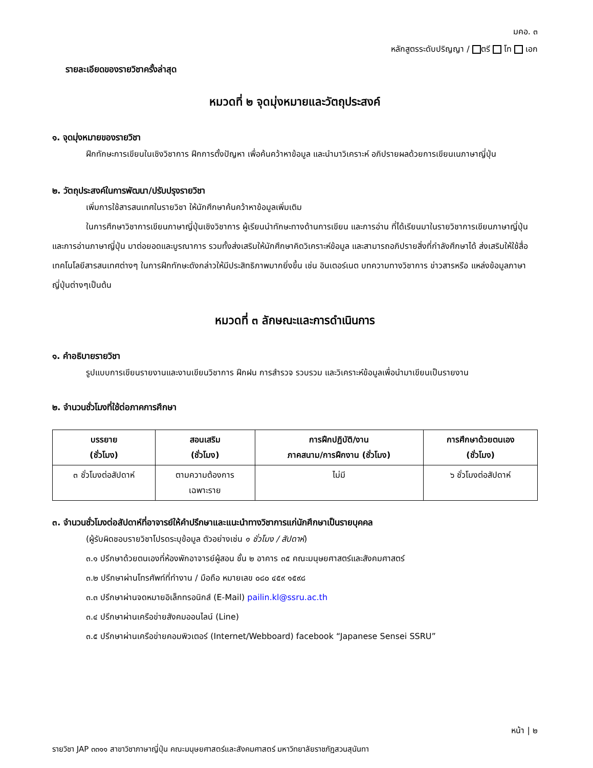มคอ. ๓
หลักสูตรระดับปริญญา / ตรี โท เอก
รายละเอียดของรายวิชาครั้งล่าสุด
หมวดที่ ๒ จุดมุ่งหมายและวัตถุประสงค์
๑. จุดมุ่งหมายของรายวิชา
ฝึกทักษะการเขียนในเชิงวิชาการ ฝึกการตั้งปัญหา เพื่อค้นคว้าหาข้อมูล และนำมาวิเคราะห์ อภิปรายผลด้วยการเขียนเนภาษาญี่ปุ่น
๒. วัตถุประสงค์ในการพัฒนา/ปรับปรุงรายวิชา
เพิ่มการใช้สารสนเทศในรายวิชา ให้นักศึกษาค้นคว้าหาข้อมูลเพิ่มเติม
ในการศึกษาวิชาการเขียนภาษาญี่ปุ่นเชิงวิชาการ ผู้เรียนนำทักษะทางด้านการเขียน และการอ่าน ที่ได้เรียนมาในรายวิชาการเขียนภาษาญี่ปุ่น และการอ่านภาษาญี่ปุ่น มาต่อยอดและบูรณาการ รวมทั้งส่งเสริมให้นักศึกษาคิดวิเคราะห์ข้อมูล และสามารถอภิปรายสิ่งที่กำลังศึกษาได้ ส่งเสริมให้ใช้สื่อเทคโนโลยีสารสนเทศต่างๆ ในการฝึกทักษะดังกล่าวให้มีประสิทธิภาพมากยิ่งขึ้น เช่น อินเตอร์เนต บทความทางวิชาการ ข่าวสารหรือ แหล่งข้อมูลภาษาญี่ปุ่นต่างๆเป็นต้น
หมวดที่ ๓ ลักษณะและการดำเนินการ
๑. คำอธิบายรายวิชา
รูปแบบการเขียนรายงานและงานเขียนวิชาการ ฝึกฝน การสำรวจ รวบรวม และวิเคราะห์ข้อมูลเพื่อนำมาเขียนเป็นรายงาน
๒. จำนวนชั่วโมงที่ใช้ต่อภาคการศึกษา
| บรรยาย (ชั่วโมง) | สอนเสริม (ชั่วโมง) | การฝึกปฏิบัติ/งาน ภาคสนาม/การฝึกงาน (ชั่วโมง) | การศึกษาด้วยตนเอง (ชั่วโมง) |
| --- | --- | --- | --- |
| ๓ ชั่วโมงต่อสัปดาห์ | ตามความต้องการ เฉพาะราย | ไม่มี | ๖ ชั่วโมงต่อสัปดาห์ |
๓. จำนวนชั่วโมงต่อสัปดาห์ที่อาจารย์ให้คำปรึกษาและแนะนำทางวิชาการแก่นักศึกษาเป็นรายบุคคล
(ผู้รับผิดชอบรายวิชาโปรดระบุข้อมูล ตัวอย่างเช่น ๑ ชั่วโมง / สัปดาห์)
๓.๑ ปรึกษาด้วยตนเองที่ห้องพักอาจารย์ผู้สอน ชั้น ๒ อาคาร ๓๕ คณะมนุษยศาสตร์และสังคมศาสตร์
๓.๒ ปรึกษาผ่านโทรศัพท์ที่ทำงาน / มือถือ หมายเลข ๐๘๐ ๔๕๙ ๑๕๙๘
๓.๓ ปรึกษาผ่านจดหมายอิเล็กทรอนิกส์ (E-Mail) pailin.kl@ssru.ac.th
๓.๔ ปรึกษาผ่านเครือข่ายสังคมออนไลน์ (Line)
๓.๕ ปรึกษาผ่านเครือข่ายคอมพิวเตอร์ (Internet/Webboard) facebook “Japanese Sensei SSRU”
หน้า | ๒
รายวิชา JAP ๓๓๑๑ สาขาวิชาภาษาญี่ปุ่น คณะมนุษยศาสตร์และสังคมศาสตร์ มหาวิทยาลัยราชภัฏสวนสุนันทา